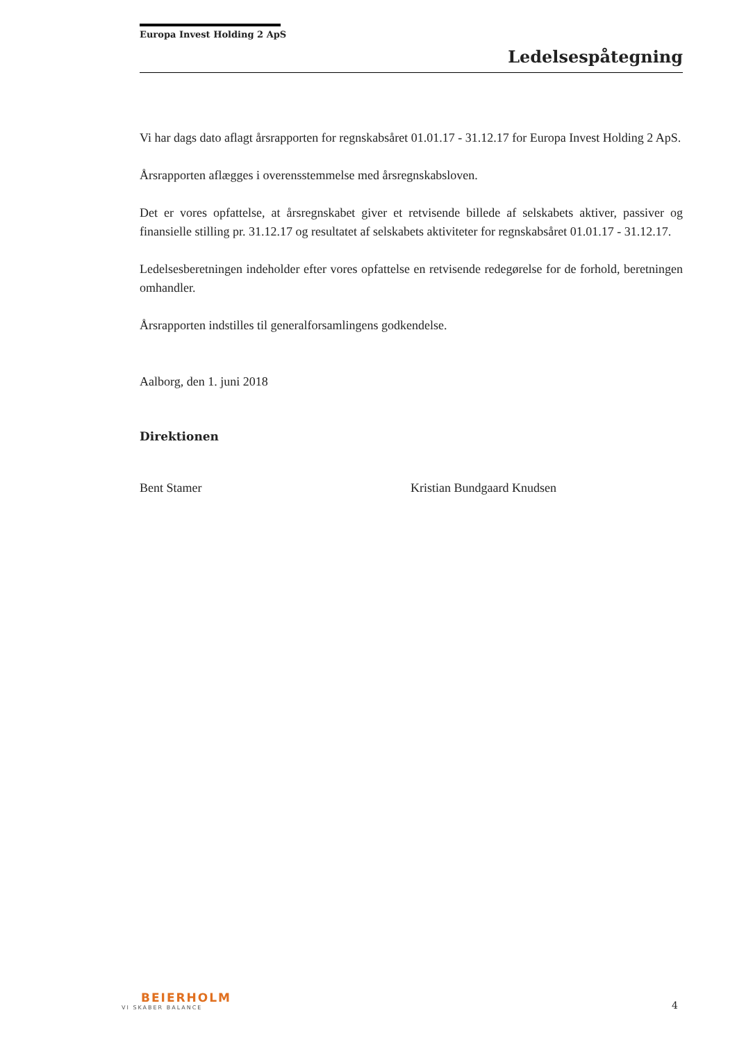Europa Invest Holding 2 ApS
Ledelsespåtegning
Vi har dags dato aflagt årsrapporten for regnskabsåret 01.01.17 - 31.12.17 for Europa Invest Holding 2 ApS.
Årsrapporten aflægges i overensstemmelse med årsregnskabsloven.
Det er vores opfattelse, at årsregnskabet giver et retvisende billede af selskabets aktiver, passiver og finansielle stilling pr. 31.12.17 og resultatet af selskabets aktiviteter for regnskabsåret 01.01.17 - 31.12.17.
Ledelsesberetningen indeholder efter vores opfattelse en retvisende redegørelse for de forhold, beretningen omhandler.
Årsrapporten indstilles til generalforsamlingens godkendelse.
Aalborg, den 1. juni 2018
Direktionen
Bent Stamer Kristian Bundgaard Knudsen
BEIERHOLM
VI SKABER BALANCE
4